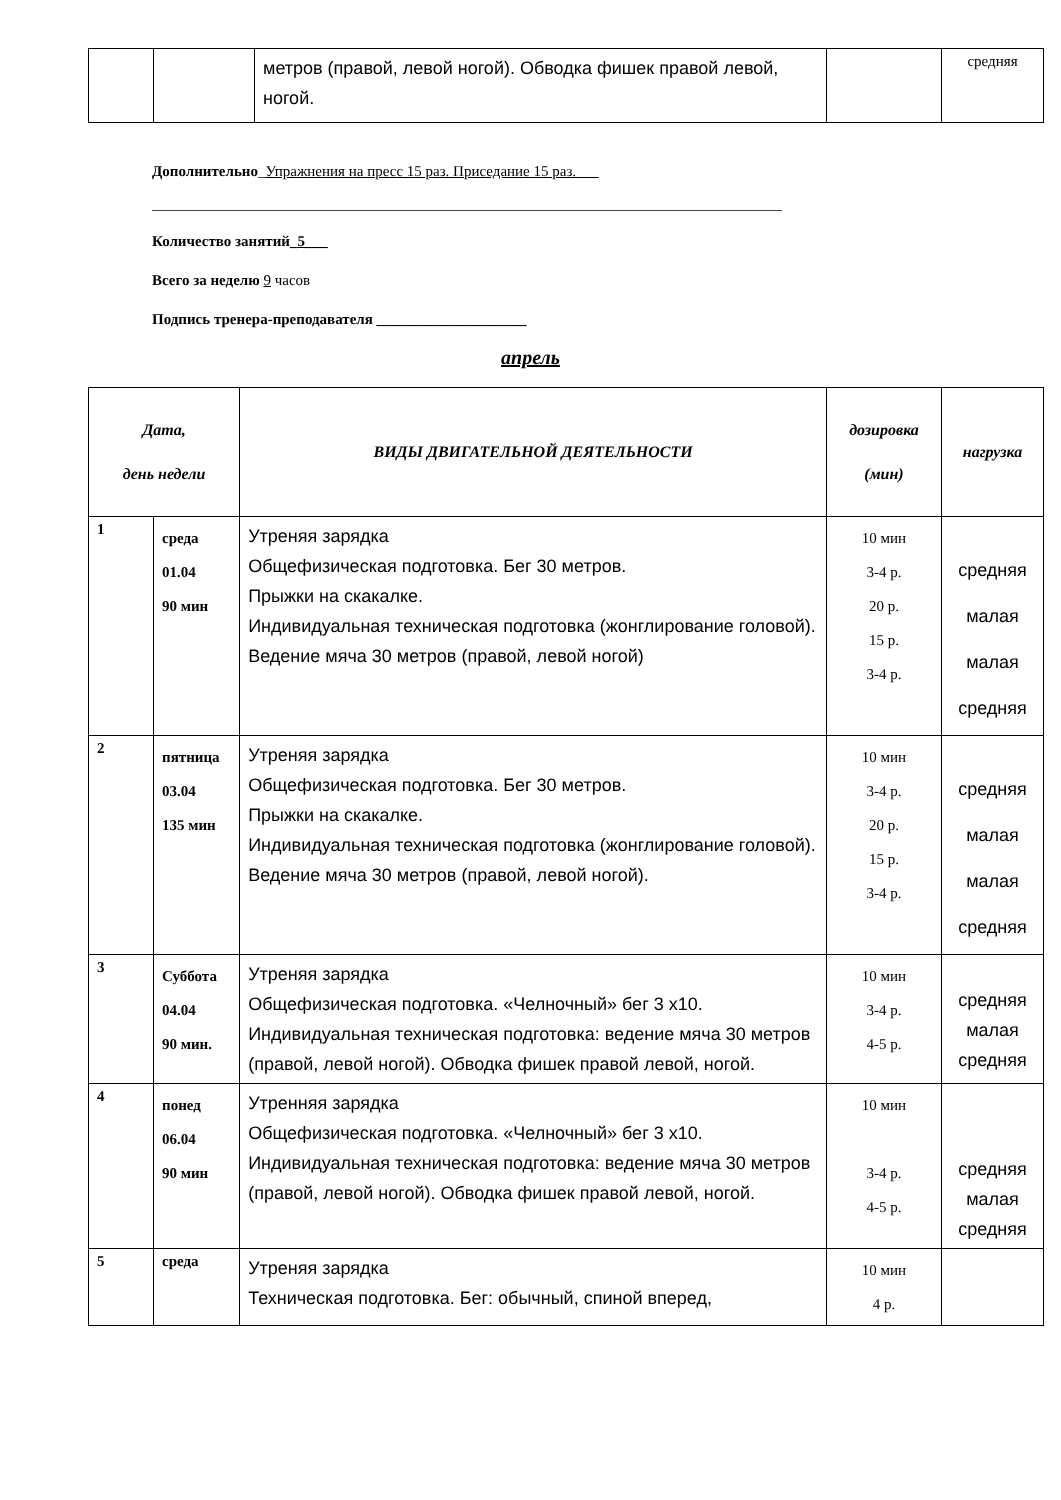| | | метров (правой, левой ногой). Обводка фишек правой левой, ногой. | | средняя |
Дополнительно_Упражнения на пресс 15 раз. Приседание 15 раз.___
____________________________________________________________________________________
Количество занятий_5___
Всего за неделю 9 часов
Подпись тренера-преподавателя ____________________
апрель
| Дата, день недели | | ВИДЫ ДВИГАТЕЛЬНОЙ ДЕЯТЕЛЬНОСТИ | дозировка (мин) | нагрузка |
| --- | --- | --- | --- | --- |
| 1 | среда 01.04 90 мин | Утреняя зарядка Общефизическая подготовка. Бег 30 метров. Прыжки на скакалке. Индивидуальная техническая подготовка (жонглирование головой). Ведение мяча 30 метров (правой, левой ногой) | 10 мин 3-4 р. 20 р. 15 р. 3-4 р. | средняя малая малая средняя |
| 2 | пятница 03.04 135 мин | Утреняя зарядка Общефизическая подготовка. Бег 30 метров. Прыжки на скакалке. Индивидуальная техническая подготовка (жонглирование головой). Ведение мяча 30 метров (правой, левой ногой). | 10 мин 3-4 р. 20 р. 15 р. 3-4 р. | средняя малая малая средняя |
| 3 | Суббота 04.04 90 мин. | Утреняя зарядка Общефизическая подготовка. «Челночный» бег 3 х10. Индивидуальная техническая подготовка: ведение мяча 30 метров (правой, левой ногой). Обводка фишек правой левой, ногой. | 10 мин 3-4 р. 4-5 р. | средняя малая средняя |
| 4 | понед 06.04 90 мин | Утренняя зарядка Общефизическая подготовка. «Челночный» бег 3 х10. Индивидуальная техническая подготовка: ведение мяча 30 метров (правой, левой ногой). Обводка фишек правой левой, ногой. | 10 мин 3-4 р. 4-5 р. | средняя малая средняя |
| 5 | среда | Утреняя зарядка Техническая подготовка. Бег: обычный, спиной вперед, | 10 мин 4 р. | |